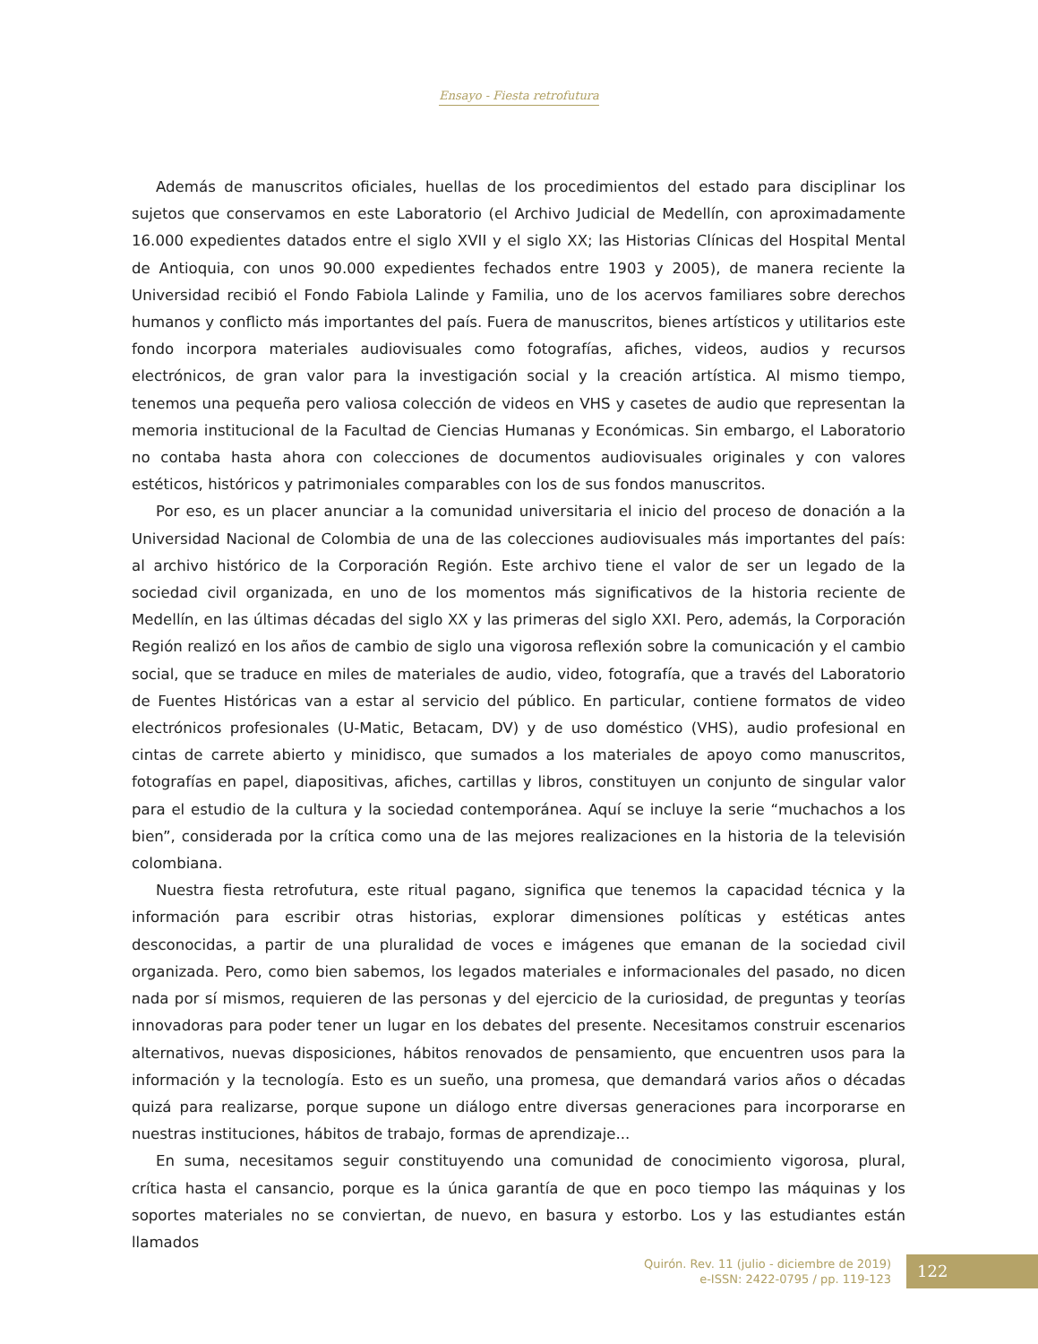Ensayo - Fiesta retrofutura
Además de manuscritos oficiales, huellas de los procedimientos del estado para disciplinar los sujetos que conservamos en este Laboratorio (el Archivo Judicial de Medellín, con aproximadamente 16.000 expedientes datados entre el siglo XVII y el siglo XX; las Historias Clínicas del Hospital Mental de Antioquia, con unos 90.000 expedientes fechados entre 1903 y 2005), de manera reciente la Universidad recibió el Fondo Fabiola Lalinde y Familia, uno de los acervos familiares sobre derechos humanos y conflicto más importantes del país. Fuera de manuscritos, bienes artísticos y utilitarios este fondo incorpora materiales audiovisuales como fotografías, afiches, videos, audios y recursos electrónicos, de gran valor para la investigación social y la creación artística. Al mismo tiempo, tenemos una pequeña pero valiosa colección de videos en VHS y casetes de audio que representan la memoria institucional de la Facultad de Ciencias Humanas y Económicas. Sin embargo, el Laboratorio no contaba hasta ahora con colecciones de documentos audiovisuales originales y con valores estéticos, históricos y patrimoniales comparables con los de sus fondos manuscritos.
Por eso, es un placer anunciar a la comunidad universitaria el inicio del proceso de donación a la Universidad Nacional de Colombia de una de las colecciones audiovisuales más importantes del país: al archivo histórico de la Corporación Región. Este archivo tiene el valor de ser un legado de la sociedad civil organizada, en uno de los momentos más significativos de la historia reciente de Medellín, en las últimas décadas del siglo XX y las primeras del siglo XXI. Pero, además, la Corporación Región realizó en los años de cambio de siglo una vigorosa reflexión sobre la comunicación y el cambio social, que se traduce en miles de materiales de audio, video, fotografía, que a través del Laboratorio de Fuentes Históricas van a estar al servicio del público. En particular, contiene formatos de video electrónicos profesionales (U-Matic, Betacam, DV) y de uso doméstico (VHS), audio profesional en cintas de carrete abierto y minidisco, que sumados a los materiales de apoyo como manuscritos, fotografías en papel, diapositivas, afiches, cartillas y libros, constituyen un conjunto de singular valor para el estudio de la cultura y la sociedad contemporánea. Aquí se incluye la serie “muchachos a los bien”, considerada por la crítica como una de las mejores realizaciones en la historia de la televisión colombiana.
Nuestra fiesta retrofutura, este ritual pagano, significa que tenemos la capacidad técnica y la información para escribir otras historias, explorar dimensiones políticas y estéticas antes desconocidas, a partir de una pluralidad de voces e imágenes que emanan de la sociedad civil organizada. Pero, como bien sabemos, los legados materiales e informacionales del pasado, no dicen nada por sí mismos, requieren de las personas y del ejercicio de la curiosidad, de preguntas y teorías innovadoras para poder tener un lugar en los debates del presente. Necesitamos construir escenarios alternativos, nuevas disposiciones, hábitos renovados de pensamiento, que encuentren usos para la información y la tecnología. Esto es un sueño, una promesa, que demandará varios años o décadas quizá para realizarse, porque supone un diálogo entre diversas generaciones para incorporarse en nuestras instituciones, hábitos de trabajo, formas de aprendizaje...
En suma, necesitamos seguir constituyendo una comunidad de conocimiento vigorosa, plural, crítica hasta el cansancio, porque es la única garantía de que en poco tiempo las máquinas y los soportes materiales no se conviertan, de nuevo, en basura y estorbo. Los y las estudiantes están llamados
Quirón. Rev. 11 (julio - diciembre de 2019)
e-ISSN: 2422-0795 / pp. 119-123
122